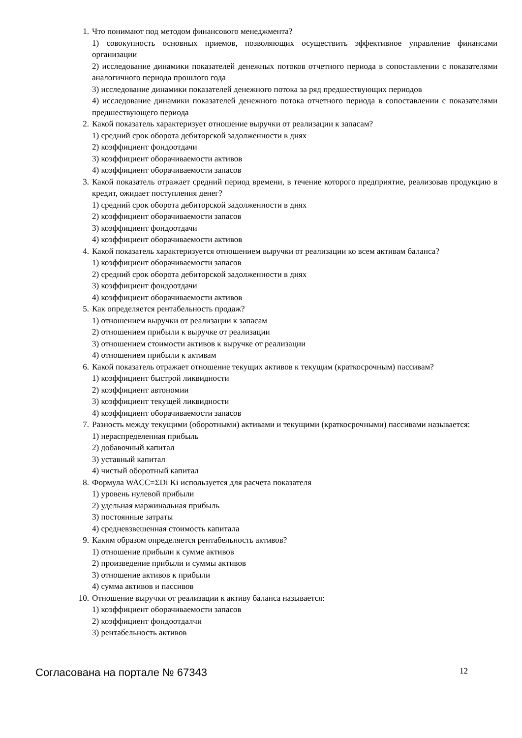1. Что понимают под методом финансового менеджмента?
1) совокупность основных приемов, позволяющих осуществить эффективное управление финансами организации
2) исследование динамики показателей денежных потоков отчетного периода в сопоставлении с показателями аналогичного периода прошлого года
3) исследование динамики показателей денежного потока за ряд предшествующих периодов
4) исследование динамики показателей денежного потока отчетного периода в сопоставлении с показателями предшествующего периода
2. Какой показатель характеризует отношение выручки от реализации к запасам?
1) средний срок оборота дебиторской задолженности в днях
2) коэффициент фондоотдачи
3) коэффициент оборачиваемости активов
4) коэффициент оборачиваемости запасов
3. Какой показатель отражает средний период времени, в течение которого предприятие, реализовав продукцию в кредит, ожидает поступления денег?
1) средний срок оборота дебиторской задолженности в днях
2) коэффициент оборачиваемости запасов
3) коэффициент фондоотдачи
4) коэффициент оборачиваемости активов
4. Какой показатель характеризуется отношением выручки от реализации ко всем активам баланса?
1) коэффициент оборачиваемости запасов
2) средний срок оборота дебиторской задолженности в днях
3) коэффициент фондоотдачи
4) коэффициент оборачиваемости активов
5. Как определяется рентабельность продаж?
1) отношением выручки от реализации к запасам
2) отношением прибыли к выручке от реализации
3) отношением стоимости активов к выручке от реализации
4) отношением прибыли к активам
6. Какой показатель отражает отношение текущих активов к текущим (краткосрочным) пассивам?
1) коэффициент быстрой ликвидности
2) коэффициент автономии
3) коэффициент текущей ликвидности
4) коэффициент оборачиваемости запасов
7. Разность между текущими (оборотными) активами и текущими (краткосрочными) пассивами называется:
1) нераспределенная прибыль
2) добавочный капитал
3) уставный капитал
4) чистый оборотный капитал
8. Формула WACC=ΣDi Ki используется для расчета показателя
1) уровень нулевой прибыли
2) удельная маржинальная прибыль
3) постоянные затраты
4) средневзвешенная стоимость капитала
9. Каким образом определяется рентабельность активов?
1) отношение прибыли к сумме активов
2) произведение прибыли и суммы активов
3) отношение активов к прибыли
4) сумма активов и пассивов
10. Отношение выручки от реализации к активу баланса называется:
1) коэффициент оборачиваемости запасов
2) коэффициент фондоотдалчи
3) рентабельность активов
Согласована на портале № 67343 12